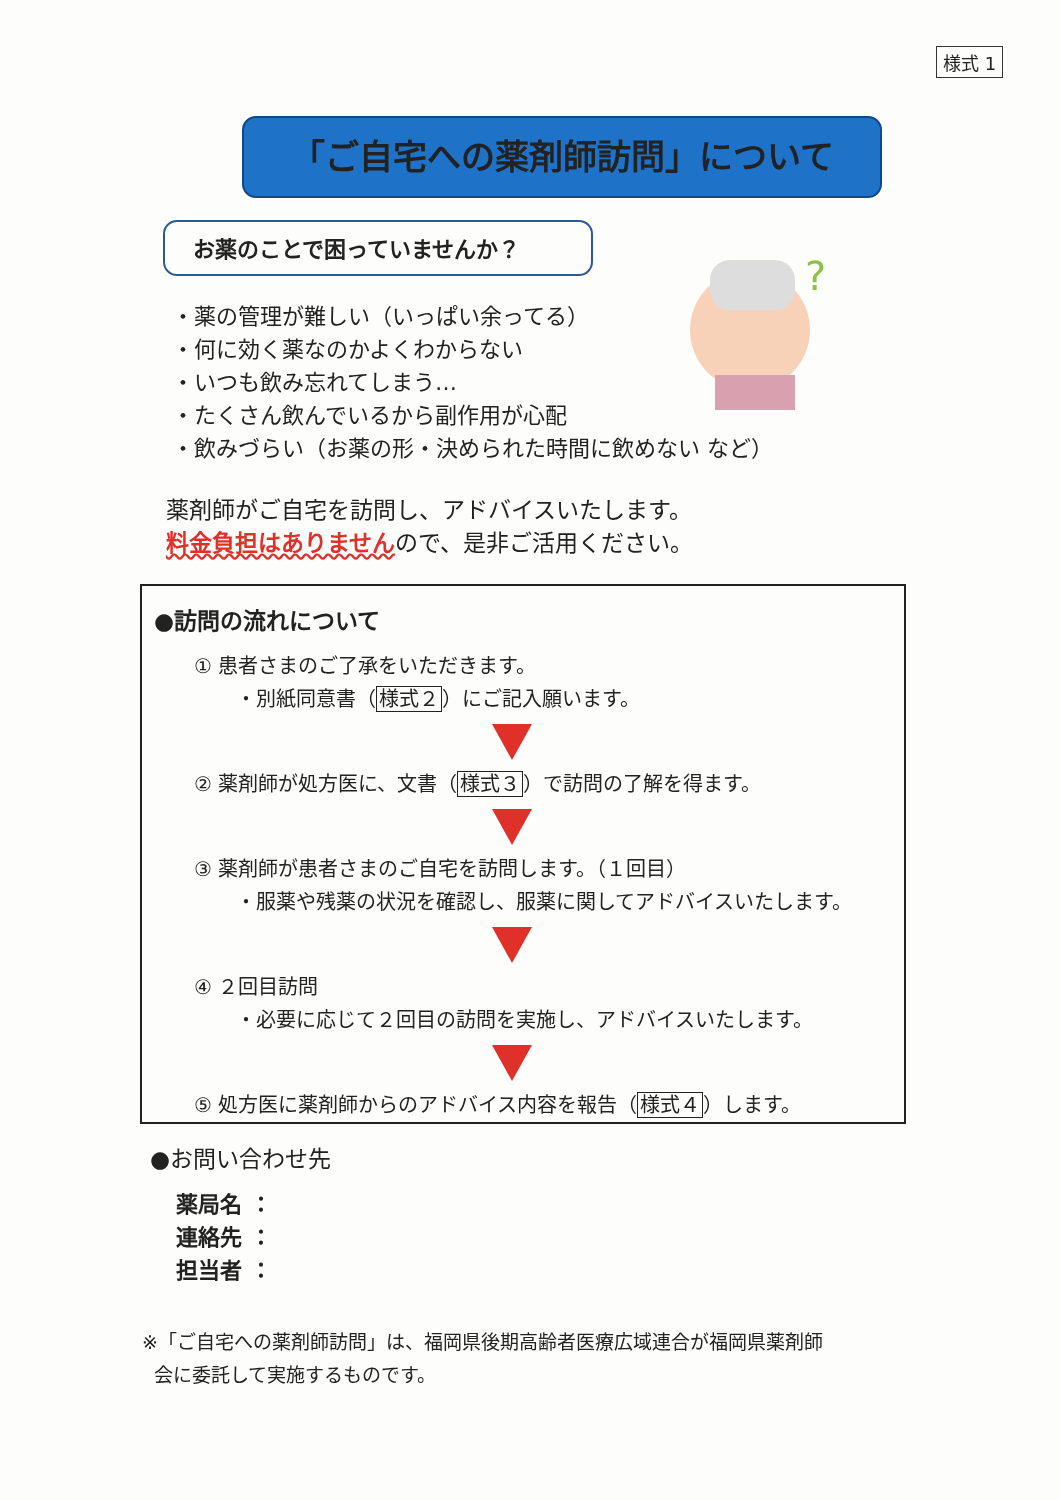様式 1
「ご自宅への薬剤師訪問」について
お薬のことで困っていませんか？
?
・薬の管理が難しい（いっぱい余ってる）
・何に効く薬なのかよくわからない
・いつも飲み忘れてしまう…
・たくさん飲んでいるから副作用が心配
・飲みづらい（お薬の形・決められた時間に飲めない など）
薬剤師がご自宅を訪問し、アドバイスいたします。
料金負担はありませんので、是非ご活用ください。
●訪問の流れについて
① 患者さまのご了承をいただきます。
・別紙同意書（様式２）にご記入願います。
② 薬剤師が処方医に、文書（様式３）で訪問の了解を得ます。
③ 薬剤師が患者さまのご自宅を訪問します。（１回目）
・服薬や残薬の状況を確認し、服薬に関してアドバイスいたします。
④ ２回目訪問
・必要に応じて２回目の訪問を実施し、アドバイスいたします。
⑤ 処方医に薬剤師からのアドバイス内容を報告（様式４）します。
●お問い合わせ先
薬局名 ：
連絡先 ：
担当者 ：
※「ご自宅への薬剤師訪問」は、福岡県後期高齢者医療広域連合が福岡県薬剤師
会に委託して実施するものです。